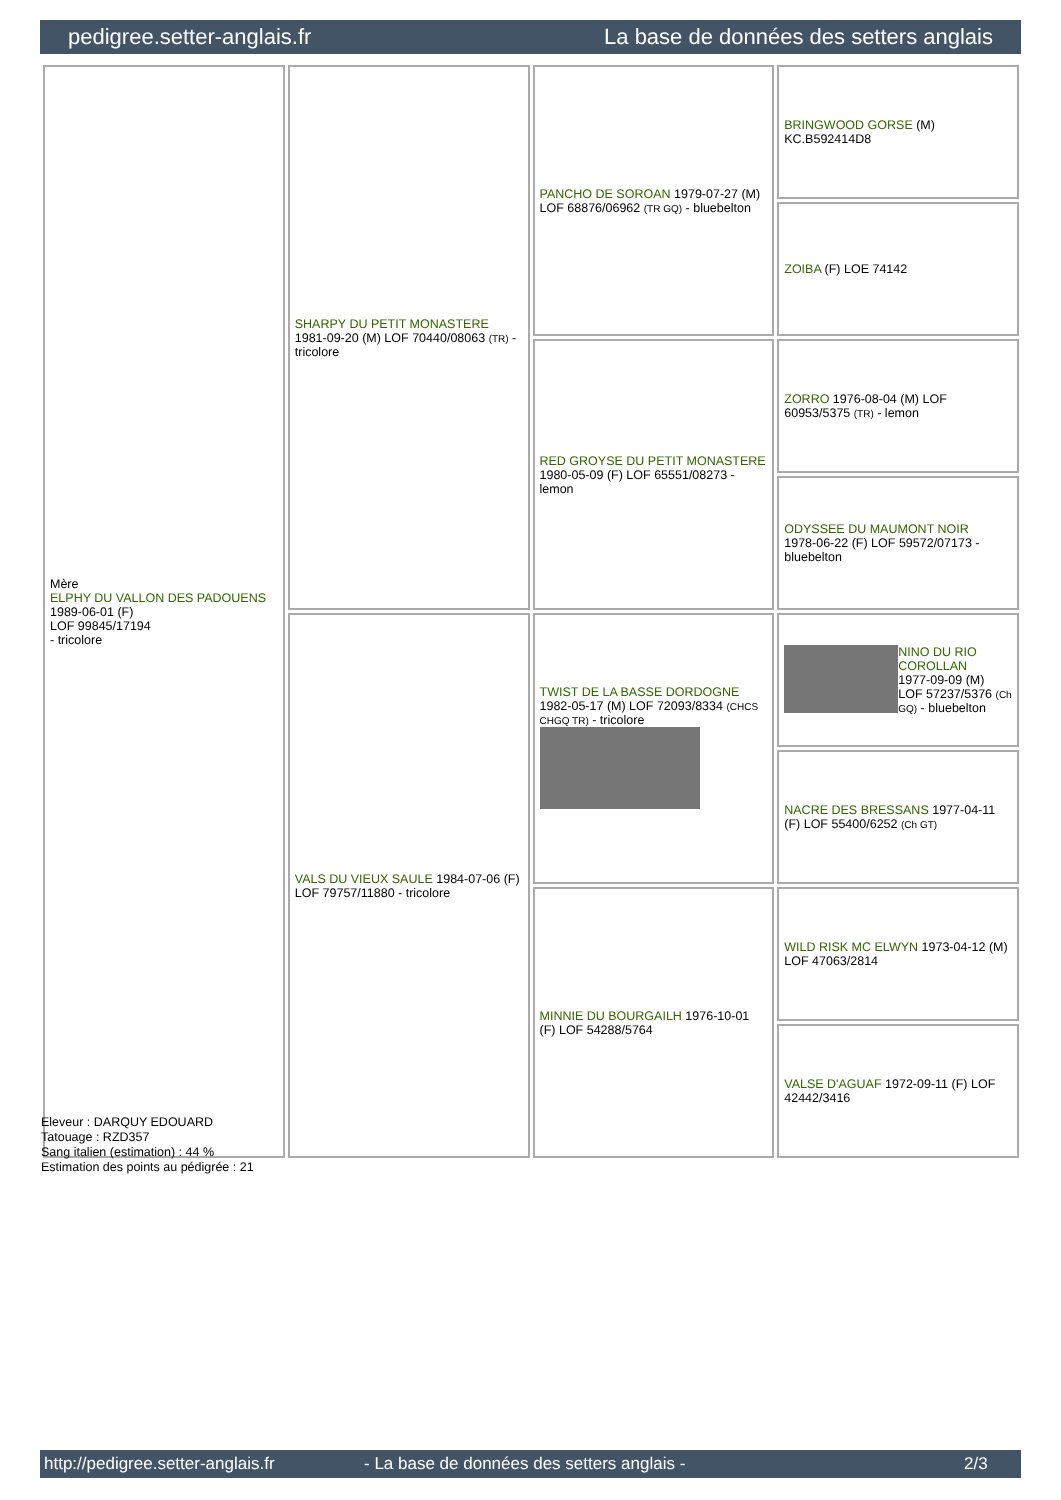pedigree.setter-anglais.fr La base de données des setters anglais
| Mère ELPHY DU VALLON DES PADOUENS 1989-06-01 (F) LOF 99845/17194 - tricolore | SHARPY DU PETIT MONASTERE 1981-09-20 (M) LOF 70440/08063 (TR) - tricolore | PANCHO DE SOROAN 1979-07-27 (M) LOF 68876/06962 (TR GQ) - bluebelton | BRINGWOOD GORSE (M) KC.B592414D8 |
| | | | ZOIBA (F) LOE 74142 |
| | | RED GROYSE DU PETIT MONASTERE 1980-05-09 (F) LOF 65551/08273 - lemon | ZORRO 1976-08-04 (M) LOF 60953/5375 (TR) - lemon |
| | | | ODYSSEE DU MAUMONT NOIR 1978-06-22 (F) LOF 59572/07173 - bluebelton |
| | VALS DU VIEUX SAULE 1984-07-06 (F) LOF 79757/11880 - tricolore | TWIST DE LA BASSE DORDOGNE 1982-05-17 (M) LOF 72093/8334 (CHCS CHGQ TR) - tricolore | NINO DU RIO COROLLAN 1977-09-09 (M) LOF 57237/5376 (Ch GQ) - bluebelton |
| | | | NACRE DES BRESSANS 1977-04-11 (F) LOF 55400/6252 (Ch GT) |
| | | MINNIE DU BOURGAILH 1976-10-01 (F) LOF 54288/5764 | WILD RISK MC ELWYN 1973-04-12 (M) LOF 47063/2814 |
| | | | VALSE D'AGUAF 1972-09-11 (F) LOF 42442/3416 |
Eleveur : DARQUY EDOUARD
Tatouage : RZD357
Sang italien (estimation) : 44 %
Estimation des points au pédigrée : 21
http://pedigree.setter-anglais.fr - La base de données des setters anglais - 2/3